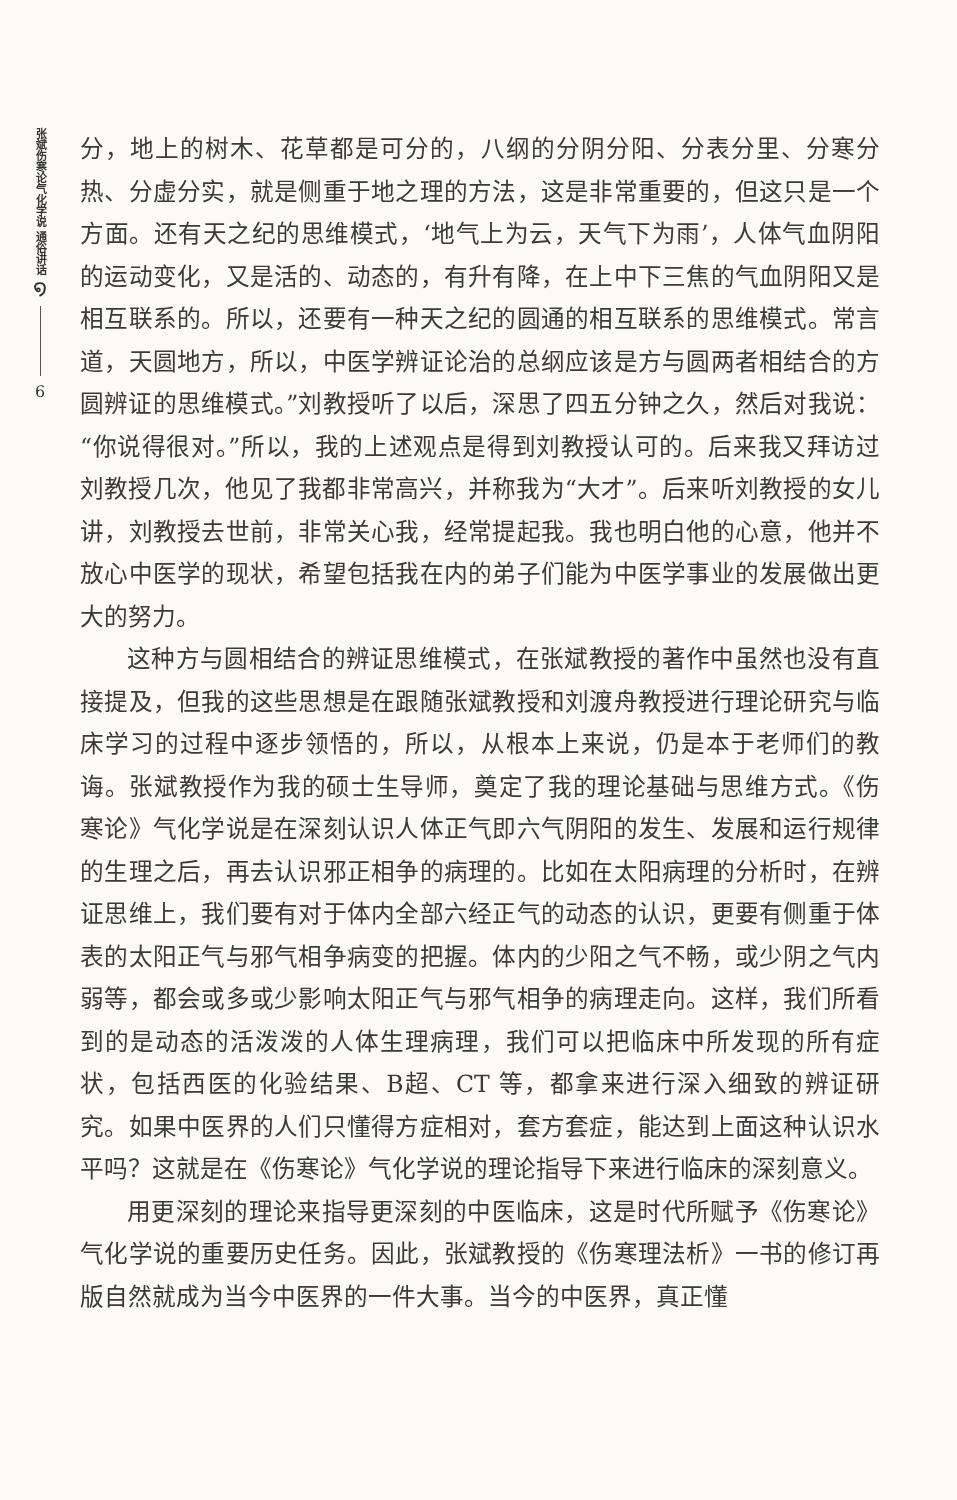张斌伤寒论气化学说 通俗讲话
໑
6
分，地上的树木、花草都是可分的，八纲的分阴分阳、分表分里、分寒分热、分虚分实，就是侧重于地之理的方法，这是非常重要的，但这只是一个方面。还有天之纪的思维模式，‘地气上为云，天气下为雨’，人体气血阴阳的运动变化，又是活的、动态的，有升有降，在上中下三焦的气血阴阳又是相互联系的。所以，还要有一种天之纪的圆通的相互联系的思维模式。常言道，天圆地方，所以，中医学辨证论治的总纲应该是方与圆两者相结合的方圆辨证的思维模式。”刘教授听了以后，深思了四五分钟之久，然后对我说：“你说得很对。”所以，我的上述观点是得到刘教授认可的。后来我又拜访过刘教授几次，他见了我都非常高兴，并称我为“大才”。后来听刘教授的女儿讲，刘教授去世前，非常关心我，经常提起我。我也明白他的心意，他并不放心中医学的现状，希望包括我在内的弟子们能为中医学事业的发展做出更大的努力。
这种方与圆相结合的辨证思维模式，在张斌教授的著作中虽然也没有直接提及，但我的这些思想是在跟随张斌教授和刘渡舟教授进行理论研究与临床学习的过程中逐步领悟的，所以，从根本上来说，仍是本于老师们的教诲。张斌教授作为我的硕士生导师，奠定了我的理论基础与思维方式。《伤寒论》气化学说是在深刻认识人体正气即六气阴阳的发生、发展和运行规律的生理之后，再去认识邪正相争的病理的。比如在太阳病理的分析时，在辨证思维上，我们要有对于体内全部六经正气的动态的认识，更要有侧重于体表的太阳正气与邪气相争病变的把握。体内的少阳之气不畅，或少阴之气内弱等，都会或多或少影响太阳正气与邪气相争的病理走向。这样，我们所看到的是动态的活泼泼的人体生理病理，我们可以把临床中所发现的所有症状，包括西医的化验结果、B超、CT 等，都拿来进行深入细致的辨证研究。如果中医界的人们只懂得方症相对，套方套症，能达到上面这种认识水平吗？这就是在《伤寒论》气化学说的理论指导下来进行临床的深刻意义。
用更深刻的理论来指导更深刻的中医临床，这是时代所赋予《伤寒论》气化学说的重要历史任务。因此，张斌教授的《伤寒理法析》一书的修订再版自然就成为当今中医界的一件大事。当今的中医界，真正懂